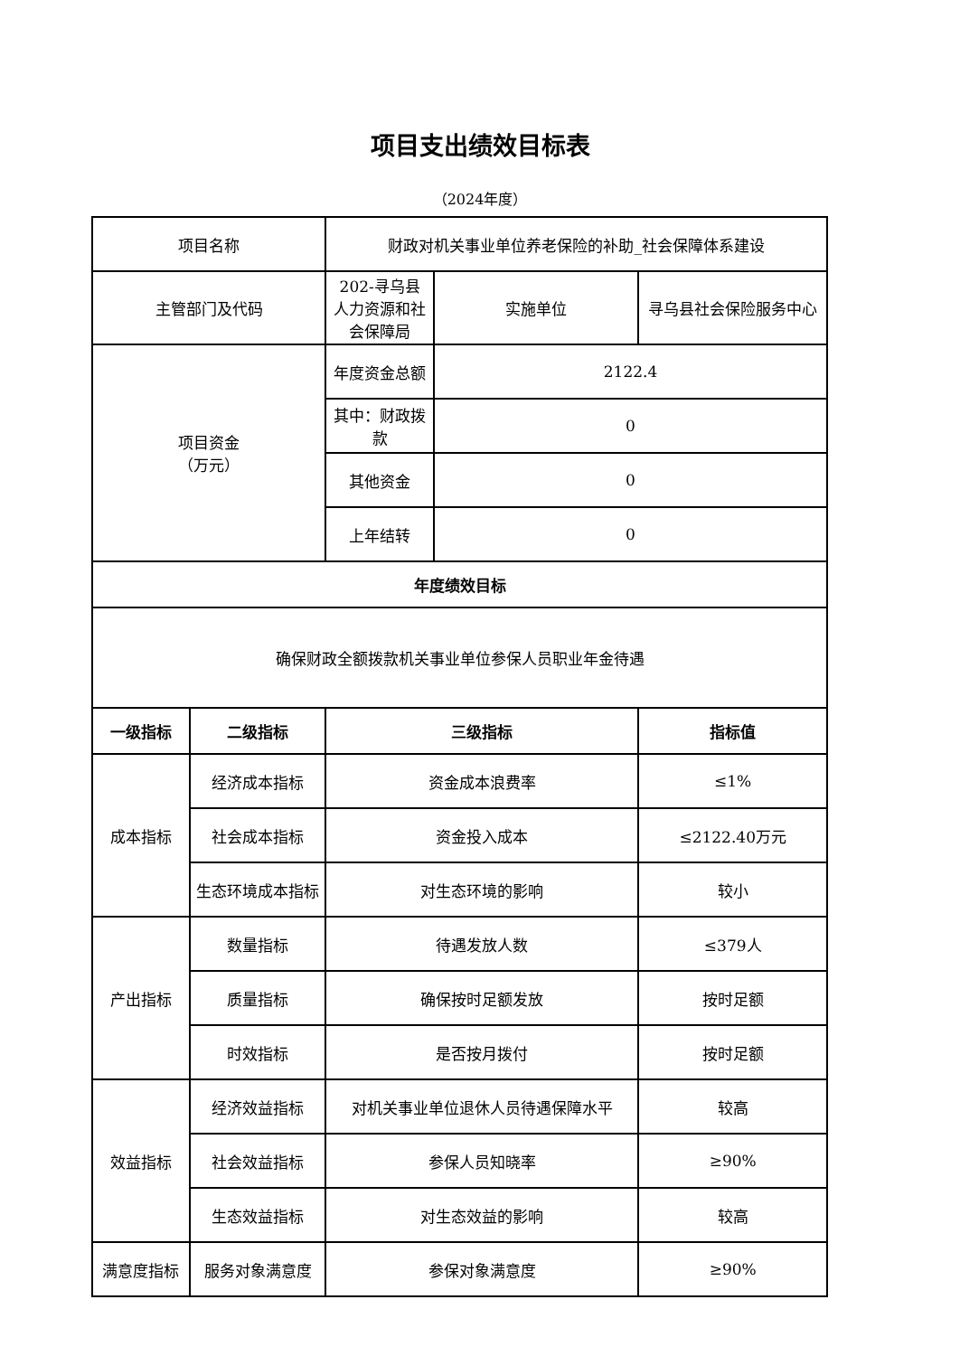项目支出绩效目标表
（2024年度）
| 项目名称 | | 财政对机关事业单位养老保险的补助_社会保障体系建设 | | |
| 主管部门及代码 | | 202-寻乌县人力资源和社会保障局 | 实施单位 | 寻乌县社会保险服务中心 |
| 项目资金 （万元） | | 年度资金总额 | 2122.4 | |
| | | 其中：财政拨款 | 0 | |
| | | 其他资金 | 0 | |
| | | 上年结转 | 0 | |
| 年度绩效目标 | | | | |
| 确保财政全额拨款机关事业单位参保人员职业年金待遇 | | | | |
| 一级指标 | 二级指标 | 三级指标 | | 指标值 |
| 成本指标 | 经济成本指标 | 资金成本浪费率 | | ≤1% |
| | 社会成本指标 | 资金投入成本 | | ≤2122.40万元 |
| | 生态环境成本指标 | 对生态环境的影响 | | 较小 |
| 产出指标 | 数量指标 | 待遇发放人数 | | ≤379人 |
| | 质量指标 | 确保按时足额发放 | | 按时足额 |
| | 时效指标 | 是否按月拨付 | | 按时足额 |
| 效益指标 | 经济效益指标 | 对机关事业单位退休人员待遇保障水平 | | 较高 |
| | 社会效益指标 | 参保人员知晓率 | | ≥90% |
| | 生态效益指标 | 对生态效益的影响 | | 较高 |
| 满意度指标 | 服务对象满意度 | 参保对象满意度 | | ≥90% |